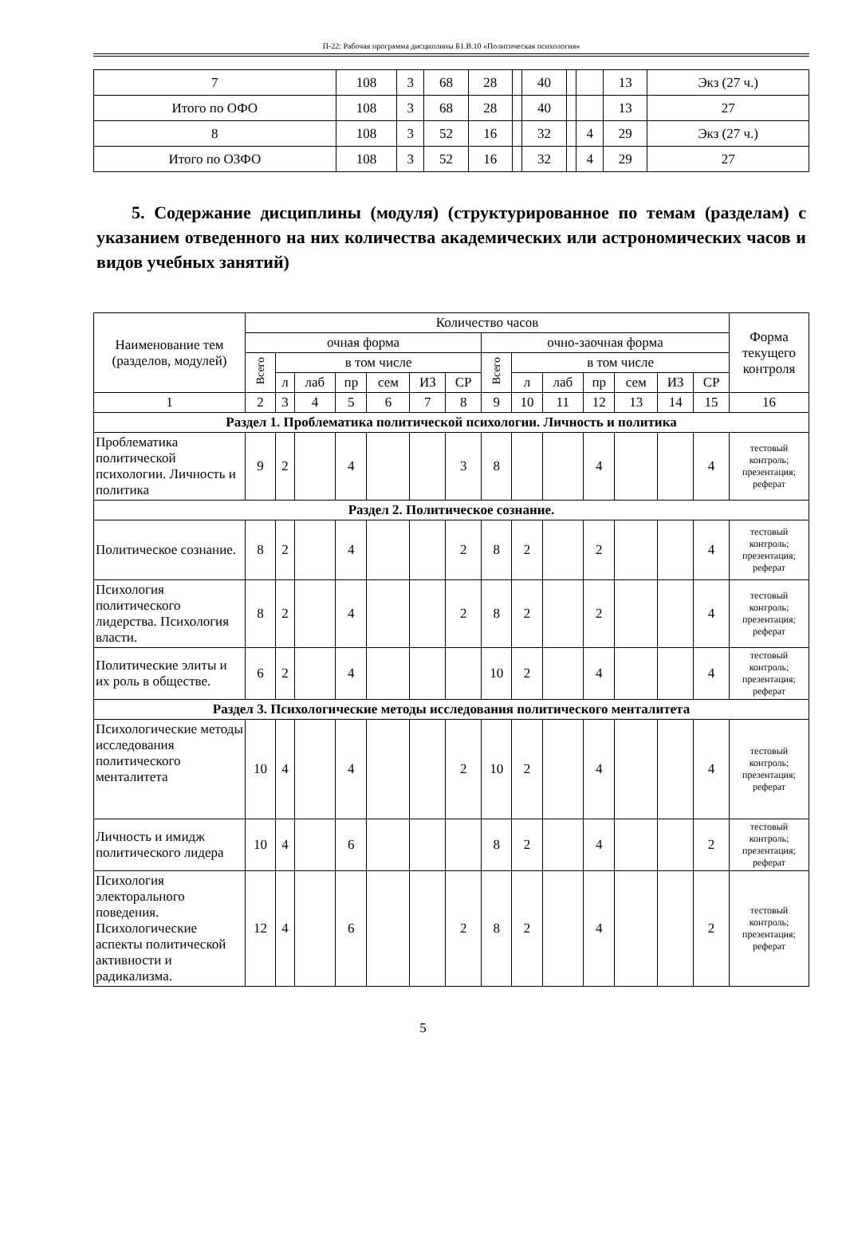П-22: Рабочая программа дисциплины Б1.В.10 «Политическая психология»
| 7 | 108 | 3 | 68 | 28 | | 40 | | | 13 | Экз (27 ч.) |
| Итого по ОФО | 108 | 3 | 68 | 28 | | 40 | | | 13 | 27 |
| 8 | 108 | 3 | 52 | 16 | | 32 | | 4 | 29 | Экз (27 ч.) |
| Итого по ОЗФО | 108 | 3 | 52 | 16 | | 32 | | 4 | 29 | 27 |
5. Содержание дисциплины (модуля) (структурированное по темам (разделам) с указанием отведенного на них количества академических или астрономических часов и видов учебных занятий)
| Наименование тем (разделов, модулей) | Количество часов | | | | | | | | | | | | | | Форма текущего контроля |
| --- | --- | --- | --- | --- | --- | --- | --- | --- | --- | --- | --- | --- | --- | --- | --- |
| | очная форма | | | | | | | очно-заочная форма | | | | | | | |
| | Всего | в том числе | | | | | | Всего | в том числе | | | | | | |
| | | л | лаб | пр | сем | ИЗ | СР | | л | лаб | пр | сем | ИЗ | СР | |
| 1 | 2 | 3 | 4 | 5 | 6 | 7 | 8 | 9 | 10 | 11 | 12 | 13 | 14 | 15 | 16 |
| Раздел 1. Проблематика политической психологии. Личность и политика | | | | | | | | | | | | | | | |
| Проблематика политической психологии. Личность и политика | 9 | 2 | | 4 | | | 3 | 8 | | | 4 | | | 4 | тестовый контроль; презентация; реферат |
| Раздел 2. Политическое сознание. | | | | | | | | | | | | | | | |
| Политическое сознание. | 8 | 2 | | 4 | | | 2 | 8 | 2 | | 2 | | | 4 | тестовый контроль; презентация; реферат |
| Психология политического лидерства. Психология власти. | 8 | 2 | | 4 | | | 2 | 8 | 2 | | 2 | | | 4 | тестовый контроль; презентация; реферат |
| Политические элиты и их роль в обществе. | 6 | 2 | | 4 | | | | 10 | 2 | | 4 | | | 4 | тестовый контроль; презентация; реферат |
| Раздел 3. Психологические методы исследования политического менталитета | | | | | | | | | | | | | | | |
| Психологические методы исследования политического менталитета | 10 | 4 | | 4 | | | 2 | 10 | 2 | | 4 | | | 4 | тестовый контроль; презентация; реферат |
| Личность и имидж политического лидера | 10 | 4 | | 6 | | | | 8 | 2 | | 4 | | | 2 | тестовый контроль; презентация; реферат |
| Психология электорального поведения. Психологические аспекты политической активности и радикализма. | 12 | 4 | | 6 | | | 2 | 8 | 2 | | 4 | | | 2 | тестовый контроль; презентация; реферат |
5